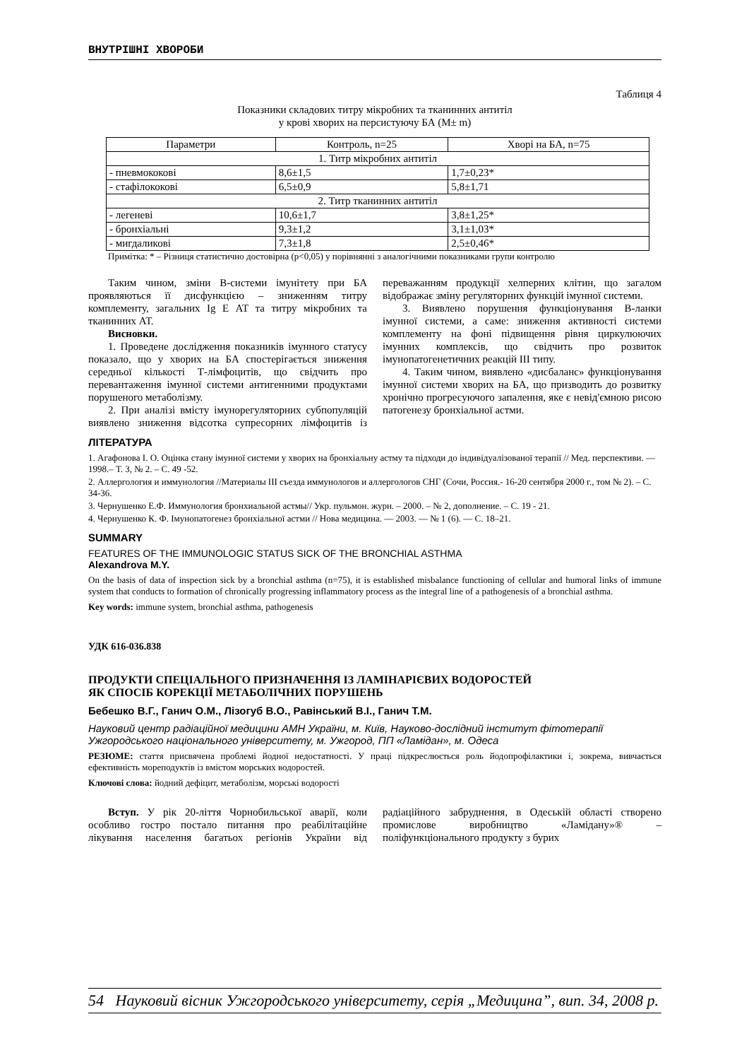ВНУТРІШНІ ХВОРОБИ
Таблиця 4
Показники складових титру мікробних та тканинних антитіл
у крові хворих на персистуючу БА (M± m)
| Параметри | Контроль, n=25 | Хворі на БА, n=75 |
| --- | --- | --- |
| 1. Титр мікробних антитіл | | |
| - пневмококові | 8,6±1,5 | 1,7±0,23* |
| - стафілококові | 6,5±0,9 | 5,8±1,71 |
| 2. Титр тканинних антитіл | | |
| - легеневі | 10,6±1,7 | 3,8±1,25* |
| - бронхіальні | 9,3±1,2 | 3,1±1,03* |
| - мигдаликові | 7,3±1,8 | 2,5±0,46* |
Примітка: * – Різниця статистично достовірна (p<0,05) у порівнянні з аналогічними показниками групи контролю
Таким чином, зміни В-системи імунітету при БА проявляються її дисфункцією – зниженням титру комплементу, загальних Ig E АТ та титру мікробних та тканинних АТ.
Висновки.
1. Проведене дослідження показників імунного статусу показало, що у хворих на БА спостерігається зниження середньої кількості Т-лімфоцитів, що свідчить про перевантаження імунної системи антигенними продуктами порушеного метаболізму.
2. При аналізі вмісту імунорегуляторних субпопуляцій виявлено зниження відсотка супресорних лімфоцитів із переважанням продукції хелперних клітин, що загалом відображає зміну регуляторних функцій імунної системи.
3. Виявлено порушення функціонування В-ланки імунної системи, а саме: зниження активності системи комплементу на фоні підвищення рівня циркулюючих імунних комплексів, що свідчить про розвиток імунопатогенетичних реакцій III типу.
4. Таким чином, виявлено «дисбаланс» функціонування імунної системи хворих на БА, що призводить до розвитку хронічно прогресуючого запалення, яке є невід'ємною рисою патогенезу бронхіальної астми.
ЛІТЕРАТУРА
1. Агафонова І. О. Оцінка стану імунної системи у хворих на бронхіальну астму та підходи до індивідуалізованої терапії // Мед. перспективи. — 1998.– Т. 3, № 2. – С. 49 -52.
2. Аллергология и иммунология //Материалы III съезда иммунологов и аллергологов СНГ (Сочи, Россия.- 16-20 сентября 2000 г., том № 2). – С. 34-36.
3. Чернушенко Е.Ф. Иммунология бронхиальной астмы// Укр. пульмон. журн. – 2000. – № 2, дополнение. – С. 19 - 21.
4. Чернушенко К. Ф. Імунопатогенез бронхіальної астми // Нова медицина. — 2003. — № 1 (6). — С. 18–21.
SUMMARY
FEATURES OF THE IMMUNOLOGIC STATUS SICK OF THE BRONCHIAL ASTHMA
Alexandrova M.Y.
On the basis of data of inspection sick by a bronchial asthma (n=75), it is established misbalance functioning of cellular and humoral links of immune system that conducts to formation of chronically progressing inflammatory process as the integral line of a pathogenesis of a bronchial asthma.
Key words: immune system, bronchial asthma, pathogenesis
УДК 616-036.838
ПРОДУКТИ СПЕЦІАЛЬНОГО ПРИЗНАЧЕННЯ ІЗ ЛАМІНАРІЄВИХ ВОДОРОСТЕЙ
ЯК СПОСІБ КОРЕКЦІЇ МЕТАБОЛІЧНИХ ПОРУШЕНЬ
Бебешко В.Г., Ганич О.М., Лізогуб В.О., Равінський В.І., Ганич Т.М.
Науковий центр радіаційної медицини АМН України, м. Київ, Науково-дослідний інститут фітотерапії Ужгородського національного університету, м. Ужгород, ПП «Ламідан», м. Одеса
РЕЗЮМЕ: стаття присвячена проблемі йодної недостатності. У праці підкреслюється роль йодопрофілактики і, зокрема, вивчається ефективність мореподуктів із вмістом морських водоростей.
Ключові слова: йодний дефіцит, метаболізм, морські водорості
Вступ. У рік 20-ліття Чорнобильської аварії, коли особливо гостро постало питання про реабілітаційне лікування населення багатьох регіонів України від радіаційного забруднення, в Одеській області створено промислове виробництво «Ламідану»® – поліфункціонального продукту з бурих
54 Науковий вісник Ужгородського університету, серія „Медицина”, вип. 34, 2008 р.